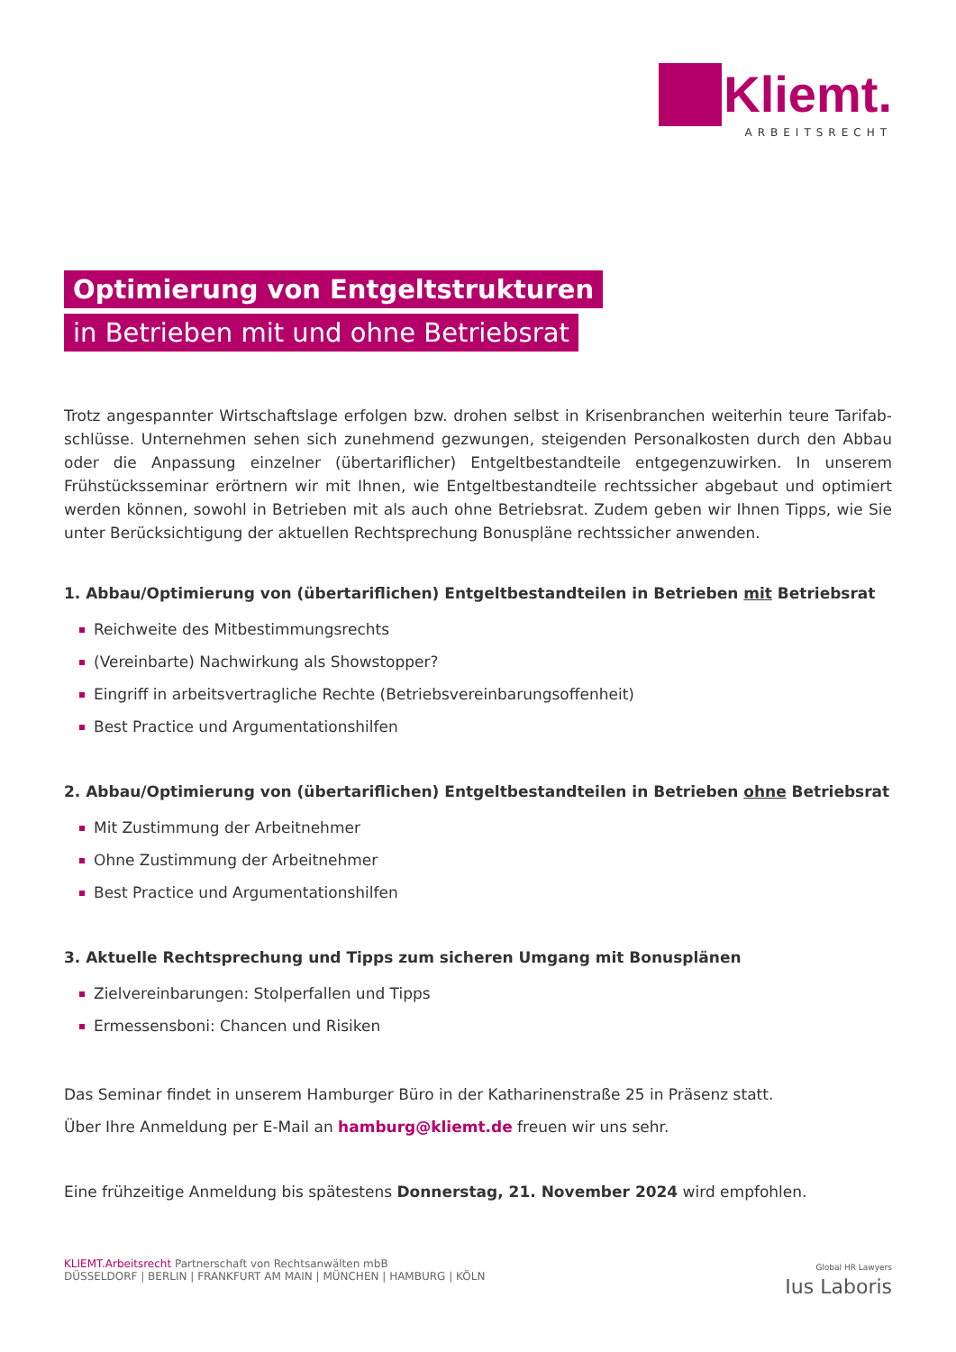Kliemt.
ARBEITSRECHT
Optimierung von Entgeltstrukturen
in Betrieben mit und ohne Betriebsrat
Trotz angespannter Wirtschaftslage erfolgen bzw. drohen selbst in Krisenbranchen weiterhin teure Tarifab­schlüsse. Unternehmen sehen sich zunehmend gezwungen, steigenden Personalkosten durch den Abbau oder die Anpassung einzelner (übertariflicher) Entgeltbestandteile entgegenzuwirken. In unserem Frühstücksseminar erörtnern wir mit Ihnen, wie Entgeltbestandteile rechtssicher abgebaut und optimiert werden können, sowohl in Betrieben mit als auch ohne Betriebsrat. Zudem geben wir Ihnen Tipps, wie Sie unter Berücksichtigung der aktuellen Rechtsprechung Bonuspläne rechtssicher anwenden.
1. Abbau/Optimierung von (übertariflichen) Entgeltbestandteilen in Betrieben mit Betriebsrat
Reichweite des Mitbestimmungsrechts
(Vereinbarte) Nachwirkung als Showstopper?
Eingriff in arbeitsvertragliche Rechte (Betriebsvereinbarungsoffenheit)
Best Practice und Argumentationshilfen
2. Abbau/Optimierung von (übertariflichen) Entgeltbestandteilen in Betrieben ohne Betriebsrat
Mit Zustimmung der Arbeitnehmer
Ohne Zustimmung der Arbeitnehmer
Best Practice und Argumentationshilfen
3. Aktuelle Rechtsprechung und Tipps zum sicheren Umgang mit Bonusplänen
Zielvereinbarungen: Stolperfallen und Tipps
Ermessensboni: Chancen und Risiken
Das Seminar findet in unserem Hamburger Büro in der Katharinenstraße 25 in Präsenz statt.
Über Ihre Anmeldung per E-Mail an hamburg@kliemt.de freuen wir uns sehr.
Eine frühzeitige Anmeldung bis spätestens Donnerstag, 21. November 2024 wird empfohlen.
KLIEMT.Arbeitsrecht Partnerschaft von Rechtsanwälten mbB
DÜSSELDORF | BERLIN | FRANKFURT AM MAIN | MÜNCHEN | HAMBURG | KÖLN
Global HR Lawyers
Ius Laboris